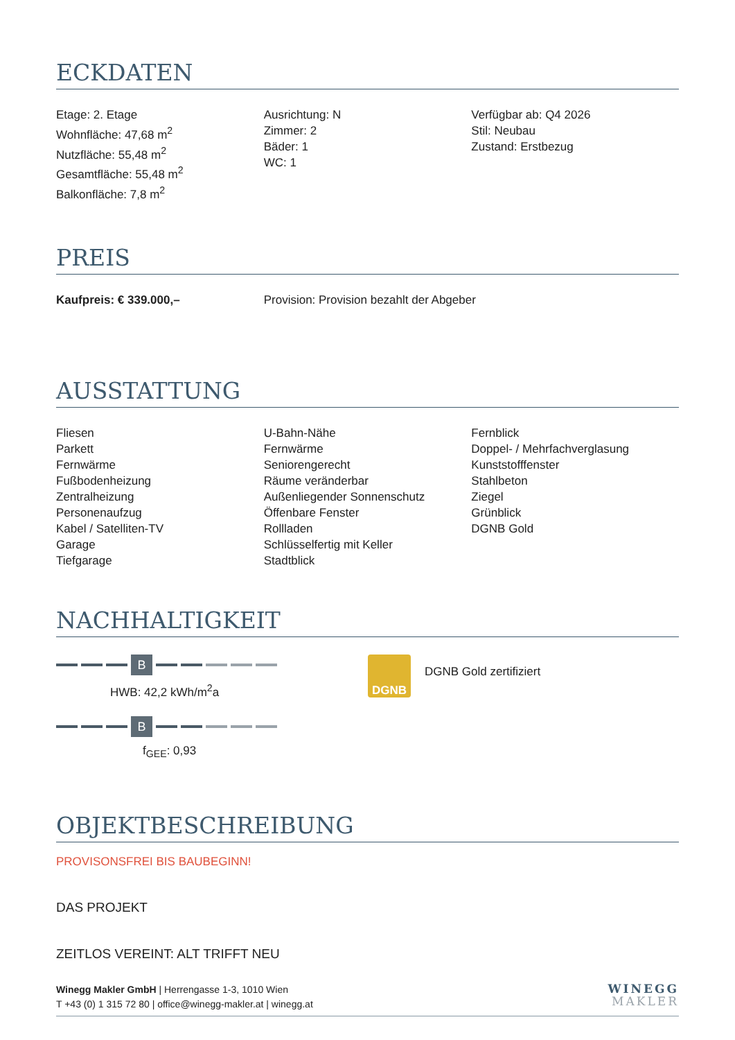ECKDATEN
Etage: 2. Etage
Wohnfläche: 47,68 m<sup>2</sup>
Nutzfläche: 55,48 m<sup>2</sup>
Gesamtfläche: 55,48 m<sup>2</sup>
Balkonfläche: 7,8 m<sup>2</sup>
Ausrichtung: N
Zimmer: 2
Bäder: 1
WC: 1
Verfügbar ab: Q4 2026
Stil: Neubau
Zustand: Erstbezug
PREIS
Kaufpreis: € 339.000,– Provision: Provision bezahlt der Abgeber
AUSSTATTUNG
Fliesen
Parkett
Fernwärme
Fußbodenheizung
Zentralheizung
Personenaufzug
Kabel / Satelliten-TV
Garage
Tiefgarage
U-Bahn-Nähe
Fernwärme
Seniorengerecht
Räume veränderbar
Außenliegender Sonnenschutz
Öffenbare Fenster
Rollladen
Schlüsselfertig mit Keller
Stadtblick
Fernblick
Doppel- / Mehrfachverglasung
Kunststofffenster
Stahlbeton
Ziegel
Grünblick
DGNB Gold
NACHHALTIGKEIT
B
HWB: 42,2 kWh/m<sup>2</sup>a
B
f<sub>GEE</sub>: 0,93
DGNB
DGNB Gold zertifiziert
OBJEKTBESCHREIBUNG
PROVISONSFREI BIS BAUBEGINN!
DAS PROJEKT
ZEITLOS VEREINT: ALT TRIFFT NEU
Winegg Makler GmbH | Herrengasse 1-3, 1010 Wien
T +43 (0) 1 315 72 80 | office@winegg-makler.at | winegg.at
WINEGG
MAKLER